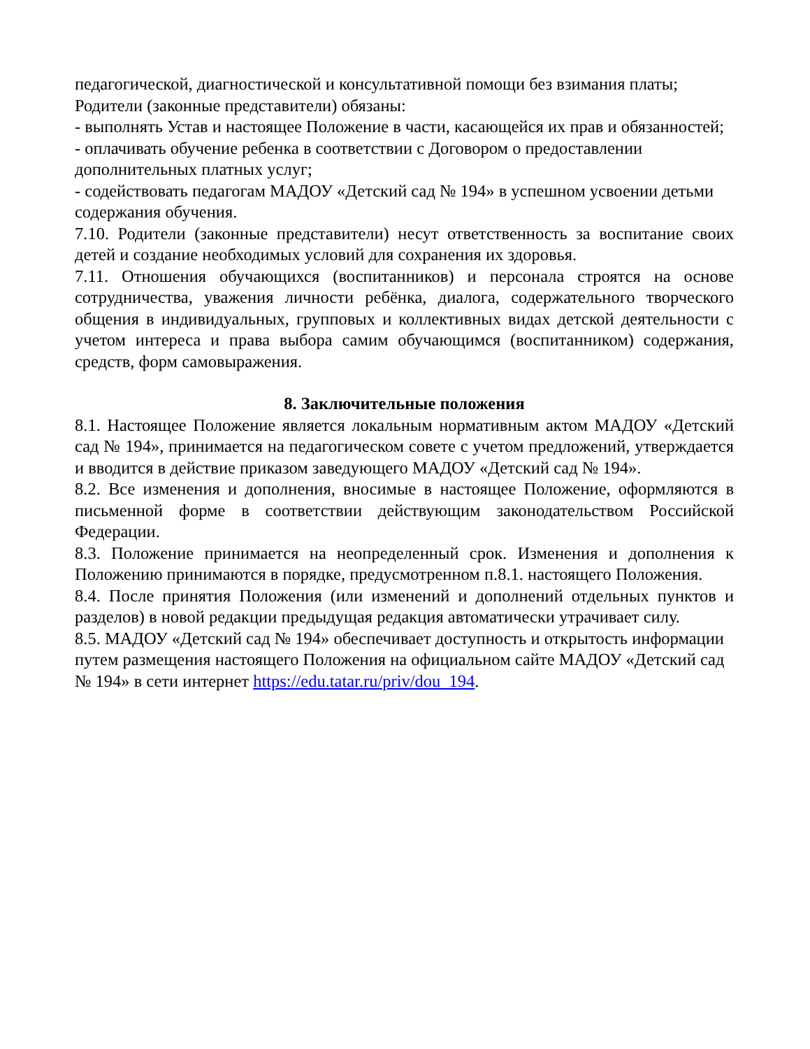педагогической, диагностической и консультативной помощи без взимания платы;
Родители (законные представители) обязаны:
- выполнять Устав и настоящее Положение в части, касающейся их прав и обязанностей;
- оплачивать обучение ребенка в соответствии с Договором о предоставлении дополнительных платных услуг;
- содействовать педагогам МАДОУ «Детский сад № 194» в успешном усвоении детьми содержания обучения.
7.10. Родители (законные представители) несут ответственность за воспитание своих детей и создание необходимых условий для сохранения их здоровья.
7.11. Отношения обучающихся (воспитанников) и персонала строятся на основе сотрудничества, уважения личности ребёнка, диалога, содержательного творческого общения в индивидуальных, групповых и коллективных видах детской деятельности с учетом интереса и права выбора самим обучающимся (воспитанником) содержания, средств, форм самовыражения.
8. Заключительные положения
8.1. Настоящее Положение является локальным нормативным актом МАДОУ «Детский сад № 194», принимается на педагогическом совете с учетом предложений, утверждается и вводится в действие приказом заведующего МАДОУ «Детский сад № 194».
8.2. Все изменения и дополнения, вносимые в настоящее Положение, оформляются в письменной форме в соответствии действующим законодательством Российской Федерации.
8.3. Положение принимается на неопределенный срок. Изменения и дополнения к Положению принимаются в порядке, предусмотренном п.8.1. настоящего Положения.
8.4. После принятия Положения (или изменений и дополнений отдельных пунктов и разделов) в новой редакции предыдущая редакция автоматически утрачивает силу.
8.5. МАДОУ «Детский сад № 194» обеспечивает доступность и открытость информации путем размещения настоящего Положения на официальном сайте МАДОУ «Детский сад № 194» в сети интернет https://edu.tatar.ru/priv/dou_194.